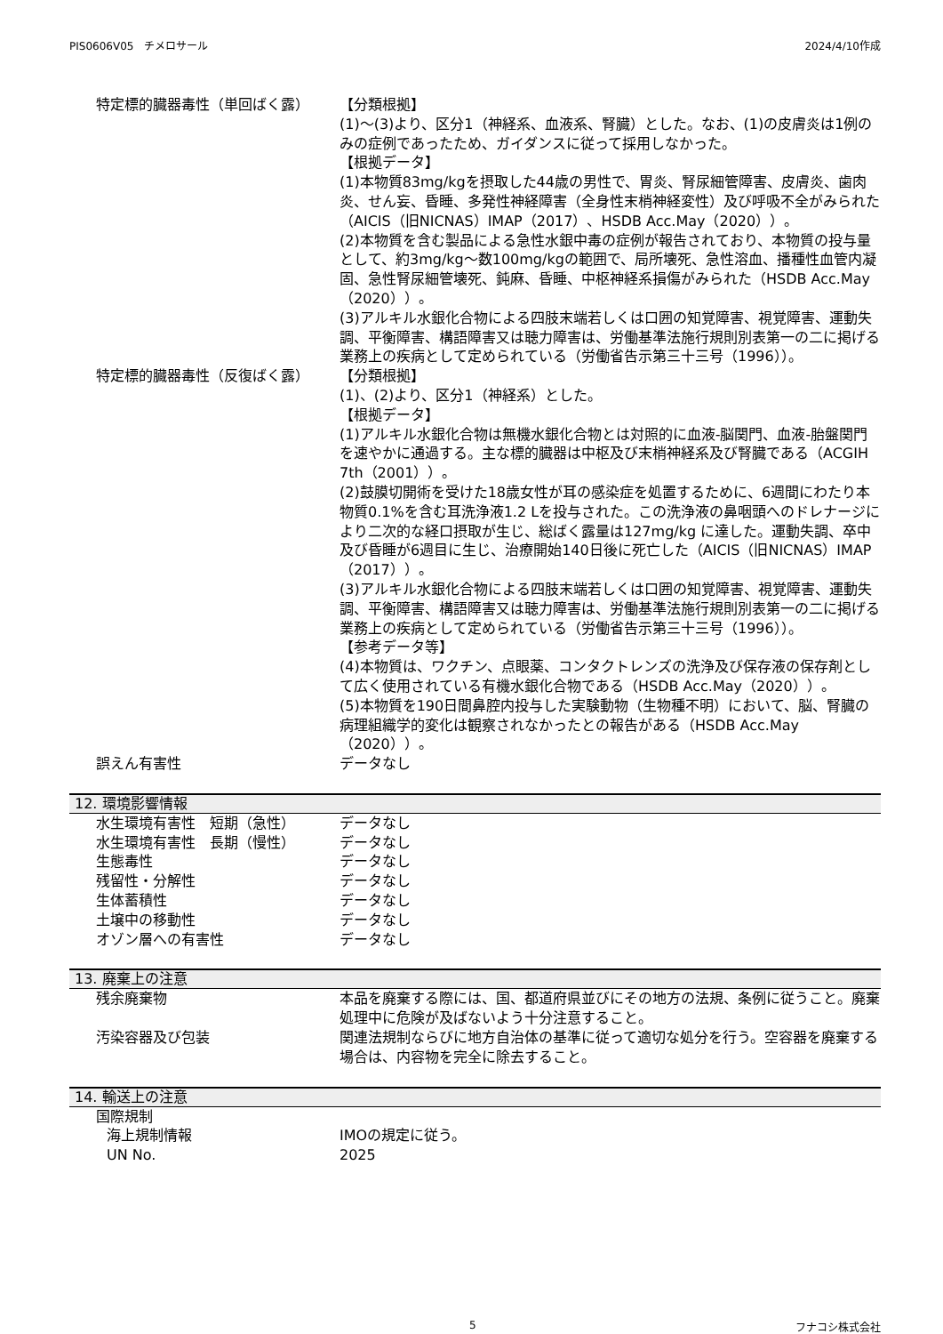PIS0606V05　チメロサール 2024/4/10作成
特定標的臓器毒性（単回ばく露） 【分類根拠】
(1)～(3)より、区分1（神経系、血液系、腎臓）とした。なお、(1)の皮膚炎は1例のみの症例であったため、ガイダンスに従って採用しなかった。
【根拠データ】
(1)本物質83mg/kgを摂取した44歳の男性で、胃炎、腎尿細管障害、皮膚炎、歯肉炎、せん妄、昏睡、多発性神経障害（全身性末梢神経変性）及び呼吸不全がみられた（AICIS（旧NICNAS）IMAP（2017）、HSDB Acc.May（2020））。
(2)本物質を含む製品による急性水銀中毒の症例が報告されており、本物質の投与量として、約3mg/kg～数100mg/kgの範囲で、局所壊死、急性溶血、播種性血管内凝固、急性腎尿細管壊死、鈍麻、昏睡、中枢神経系損傷がみられた（HSDB Acc.May（2020））。
(3)アルキル水銀化合物による四肢末端若しくは口囲の知覚障害、視覚障害、運動失調、平衡障害、構語障害又は聴力障害は、労働基準法施行規則別表第一の二に掲げる業務上の疾病として定められている（労働省告示第三十三号（1996））。
特定標的臓器毒性（反復ばく露） 【分類根拠】
(1)、(2)より、区分1（神経系）とした。
【根拠データ】
(1)アルキル水銀化合物は無機水銀化合物とは対照的に血液-脳関門、血液-胎盤関門を速やかに通過する。主な標的臓器は中枢及び末梢神経系及び腎臓である（ACGIH 7th（2001））。
(2)鼓膜切開術を受けた18歳女性が耳の感染症を処置するために、6週間にわたり本物質0.1%を含む耳洗浄液1.2 Lを投与された。この洗浄液の鼻咽頭へのドレナージにより二次的な経口摂取が生じ、総ばく露量は127mg/kg に達した。運動失調、卒中及び昏睡が6週目に生じ、治療開始140日後に死亡した（AICIS（旧NICNAS）IMAP（2017））。
(3)アルキル水銀化合物による四肢末端若しくは口囲の知覚障害、視覚障害、運動失調、平衡障害、構語障害又は聴力障害は、労働基準法施行規則別表第一の二に掲げる業務上の疾病として定められている（労働省告示第三十三号（1996））。
【参考データ等】
(4)本物質は、ワクチン、点眼薬、コンタクトレンズの洗浄及び保存液の保存剤として広く使用されている有機水銀化合物である（HSDB Acc.May（2020））。
(5)本物質を190日間鼻腔内投与した実験動物（生物種不明）において、脳、腎臓の病理組織学的変化は観察されなかったとの報告がある（HSDB Acc.May（2020））。
誤えん有害性 データなし
12. 環境影響情報
水生環境有害性　短期（急性） データなし
水生環境有害性　長期（慢性） データなし
生態毒性 データなし
残留性・分解性 データなし
生体蓄積性 データなし
土壌中の移動性 データなし
オゾン層への有害性 データなし
13. 廃棄上の注意
残余廃棄物 本品を廃棄する際には、国、都道府県並びにその地方の法規、条例に従うこと。廃棄処理中に危険が及ばないよう十分注意すること。
汚染容器及び包装 関連法規制ならびに地方自治体の基準に従って適切な処分を行う。空容器を廃棄する場合は、内容物を完全に除去すること。
14. 輸送上の注意
国際規制
海上規制情報 IMOの規定に従う。
UN No. 2025
5 フナコシ株式会社